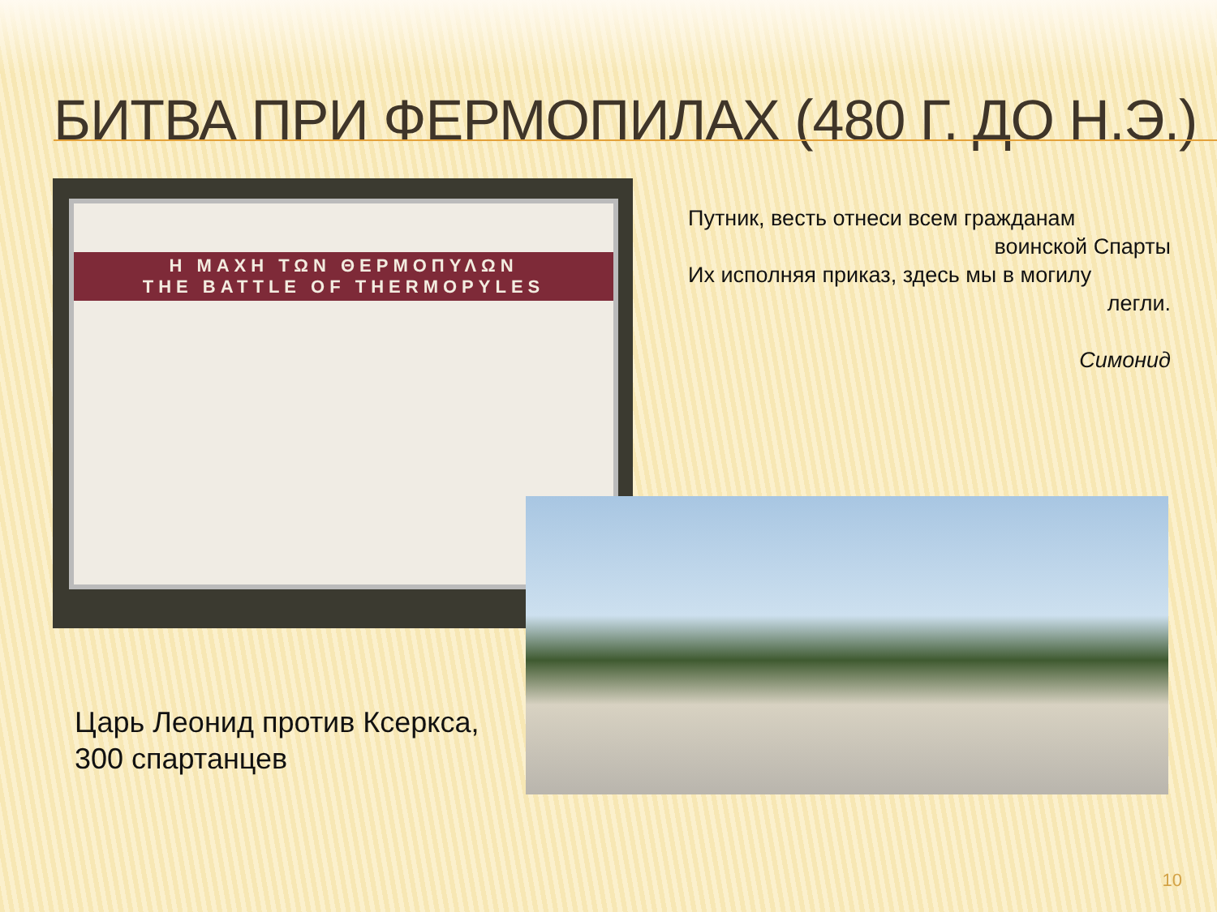БИТВА ПРИ ФЕРМОПИЛАХ (480 Г. ДО Н.Э.)
Η ΜΑΧΗ ΤΩΝ ΘΕΡΜΟΠΥΛΩΝ
THE BATTLE OF THERMOPYLES
Путник, весть отнеси всем гражданам
воинской Спарты
Их исполняя приказ, здесь мы в могилу
легли.
Симонид
Царь Леонид против Ксеркса,
300 спартанцев
10